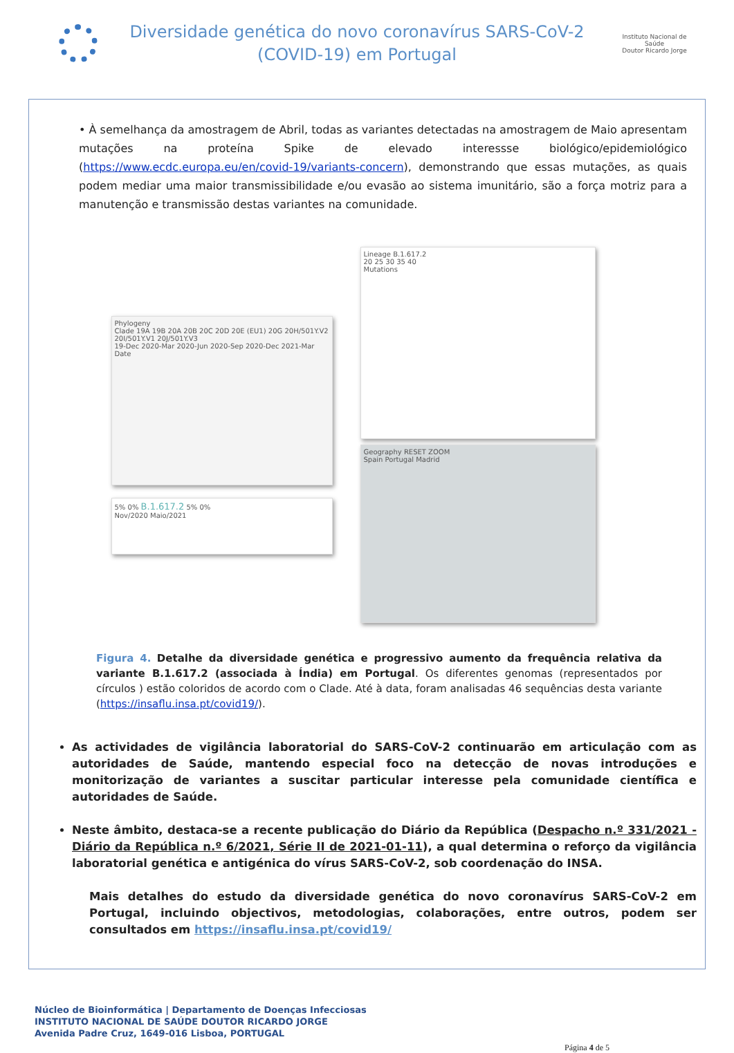Diversidade genética do novo coronavírus SARS-CoV-2
(COVID-19) em Portugal
Instituto Nacional de Saúde
Doutor Ricardo Jorge
• À semelhança da amostragem de Abril, todas as variantes detectadas na amostragem de Maio apresentam mutações na proteína Spike de elevado interessse biológico/epidemiológico (https://www.ecdc.europa.eu/en/covid-19/variants-concern), demonstrando que essas mutações, as quais podem mediar uma maior transmissibilidade e/ou evasão ao sistema imunitário, são a força motriz para a manutenção e transmissão destas variantes na comunidade.
Phylogeny
Clade 19A 19B 20A 20B 20C 20D 20E (EU1) 20G 20H/501Y.V2 20I/501Y.V1 20J/501Y.V3
19-Dec 2020-Mar 2020-Jun 2020-Sep 2020-Dec 2021-Mar
Date
5% 0% B.1.617.2 5% 0%
Nov/2020 Maio/2021
Lineage B.1.617.2
20 25 30 35 40
Mutations
Geography RESET ZOOM
Spain Portugal Madrid
Figura 4. Detalhe da diversidade genética e progressivo aumento da frequência relativa da variante B.1.617.2 (associada à Índia) em Portugal. Os diferentes genomas (representados por círculos ) estão coloridos de acordo com o Clade. Até à data, foram analisadas 46 sequências desta variante (https://insaflu.insa.pt/covid19/).
As actividades de vigilância laboratorial do SARS-CoV-2 continuarão em articulação com as autoridades de Saúde, mantendo especial foco na detecção de novas introduções e monitorização de variantes a suscitar particular interesse pela comunidade científica e autoridades de Saúde.
Neste âmbito, destaca-se a recente publicação do Diário da República (Despacho n.º 331/2021 - Diário da República n.º 6/2021, Série II de 2021-01-11), a qual determina o reforço da vigilância laboratorial genética e antigénica do vírus SARS-CoV-2, sob coordenação do INSA.
Mais detalhes do estudo da diversidade genética do novo coronavírus SARS-CoV-2 em Portugal, incluindo objectivos, metodologias, colaborações, entre outros, podem ser consultados em https://insaflu.insa.pt/covid19/
Núcleo de Bioinformática | Departamento de Doenças Infecciosas
INSTITUTO NACIONAL DE SAÚDE DOUTOR RICARDO JORGE
Avenida Padre Cruz, 1649-016 Lisboa, PORTUGAL
Página 4 de 5